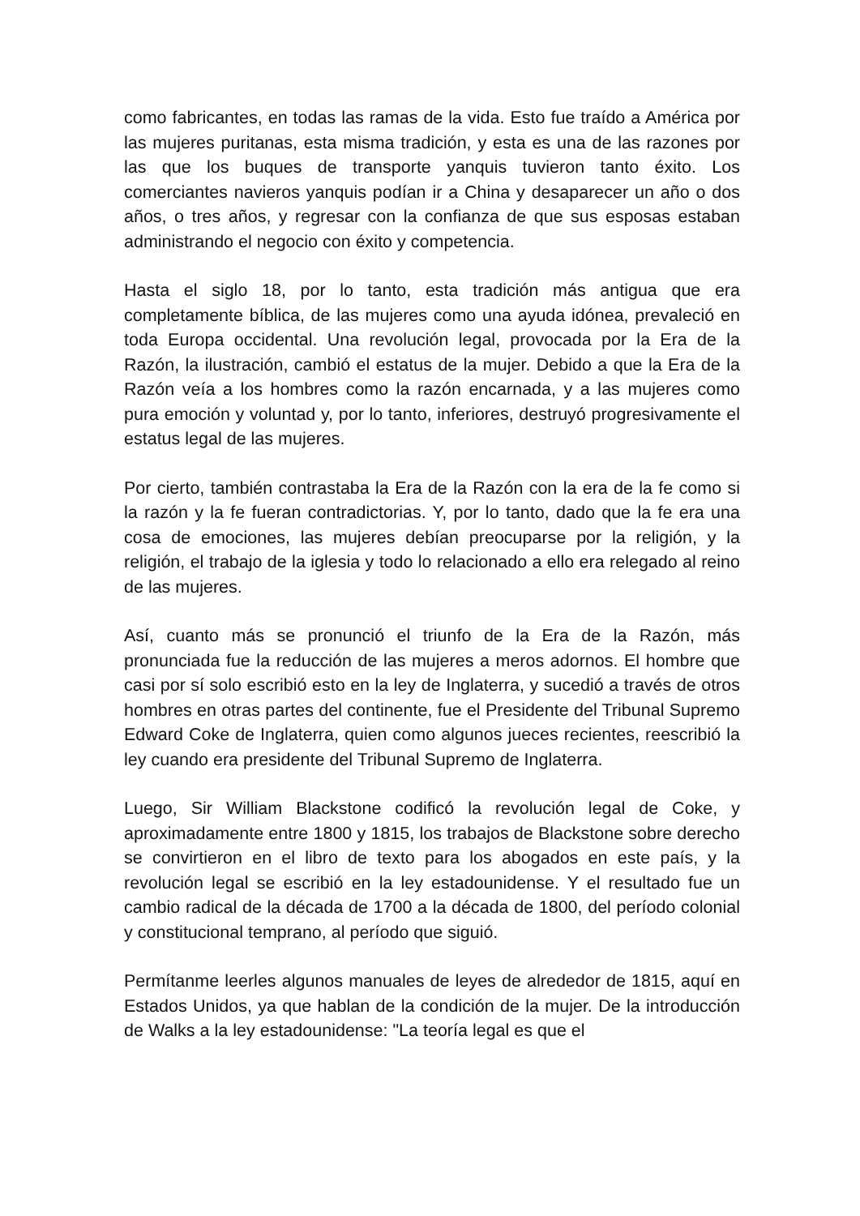como fabricantes, en todas las ramas de la vida. Esto fue traído a América por las mujeres puritanas, esta misma tradición, y esta es una de las razones por las que los buques de transporte yanquis tuvieron tanto éxito. Los comerciantes navieros yanquis podían ir a China y desaparecer un año o dos años, o tres años, y regresar con la confianza de que sus esposas estaban administrando el negocio con éxito y competencia.
Hasta el siglo 18, por lo tanto, esta tradición más antigua que era completamente bíblica, de las mujeres como una ayuda idónea, prevaleció en toda Europa occidental. Una revolución legal, provocada por la Era de la Razón, la ilustración, cambió el estatus de la mujer. Debido a que la Era de la Razón veía a los hombres como la razón encarnada, y a las mujeres como pura emoción y voluntad y, por lo tanto, inferiores, destruyó progresivamente el estatus legal de las mujeres.
Por cierto, también contrastaba la Era de la Razón con la era de la fe como si la razón y la fe fueran contradictorias. Y, por lo tanto, dado que la fe era una cosa de emociones, las mujeres debían preocuparse por la religión, y la religión, el trabajo de la iglesia y todo lo relacionado a ello era relegado al reino de las mujeres.
Así, cuanto más se pronunció el triunfo de la Era de la Razón, más pronunciada fue la reducción de las mujeres a meros adornos. El hombre que casi por sí solo escribió esto en la ley de Inglaterra, y sucedió a través de otros hombres en otras partes del continente, fue el Presidente del Tribunal Supremo Edward Coke de Inglaterra, quien como algunos jueces recientes, reescribió la ley cuando era presidente del Tribunal Supremo de Inglaterra.
Luego, Sir William Blackstone codificó la revolución legal de Coke, y aproximadamente entre 1800 y 1815, los trabajos de Blackstone sobre derecho se convirtieron en el libro de texto para los abogados en este país, y la revolución legal se escribió en la ley estadounidense. Y el resultado fue un cambio radical de la década de 1700 a la década de 1800, del período colonial y constitucional temprano, al período que siguió.
Permítanme leerles algunos manuales de leyes de alrededor de 1815, aquí en Estados Unidos, ya que hablan de la condición de la mujer. De la introducción de Walks a la ley estadounidense: "La teoría legal es que el